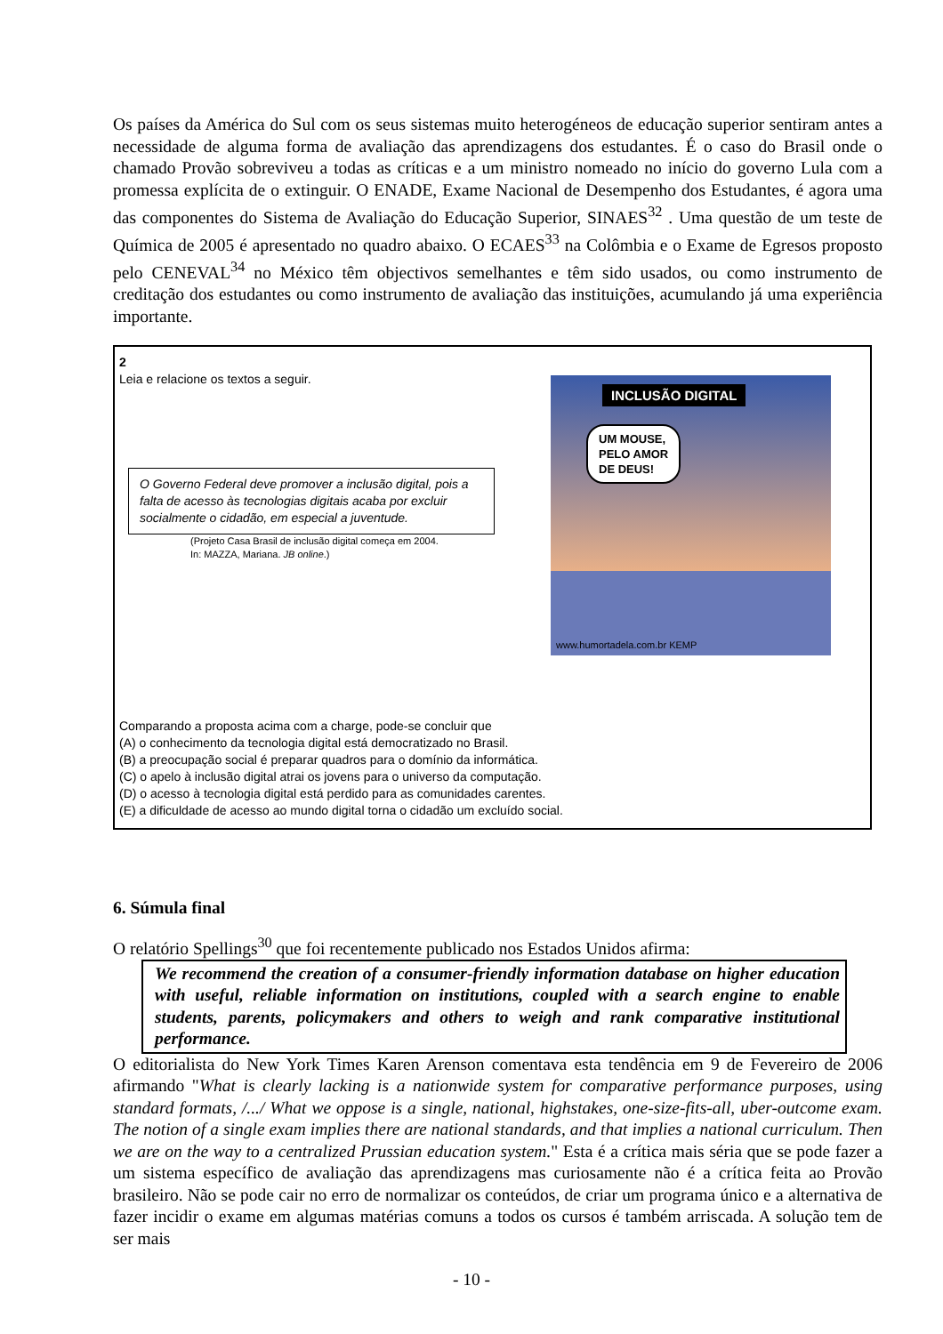Os países da América do Sul com os seus sistemas muito heterogéneos de educação superior sentiram antes a necessidade de alguma forma de avaliação das aprendizagens dos estudantes. É o caso do Brasil onde o chamado Provão sobreviveu a todas as críticas e a um ministro nomeado no início do governo Lula com a promessa explícita de o extinguir. O ENADE, Exame Nacional de Desempenho dos Estudantes, é agora uma das componentes do Sistema de Avaliação do Educação Superior, SINAES<sup>32</sup> . Uma questão de um teste de Química de 2005 é apresentado no quadro abaixo. O ECAES<sup>33</sup> na Colômbia e o Exame de Egresos proposto pelo CENEVAL<sup>34</sup> no México têm objectivos semelhantes e têm sido usados, ou como instrumento de creditação dos estudantes ou como instrumento de avaliação das instituições, acumulando já uma experiência importante.
2
Leia e relacione os textos a seguir.
O Governo Federal deve promover a inclusão digital, pois a falta de acesso às tecnologias digitais acaba por excluir socialmente o cidadão, em especial a juventude.
(Projeto Casa Brasil de inclusão digital começa em 2004.
In: MAZZA, Mariana. JB online.)
INCLUSÃO DIGITAL
UM MOUSE,
PELO AMOR
DE DEUS!
www.humortadela.com.br KEMP
Comparando a proposta acima com a charge, pode-se concluir que
(A) o conhecimento da tecnologia digital está democratizado no Brasil.
(B) a preocupação social é preparar quadros para o domínio da informática.
(C) o apelo à inclusão digital atrai os jovens para o universo da computação.
(D) o acesso à tecnologia digital está perdido para as comunidades carentes.
(E) a dificuldade de acesso ao mundo digital torna o cidadão um excluído social.
6. Súmula final
O relatório Spellings<sup>30</sup> que foi recentemente publicado nos Estados Unidos afirma:
We recommend the creation of a consumer-friendly information database on higher education with useful, reliable information on institutions, coupled with a search engine to enable students, parents, policymakers and others to weigh and rank comparative institutional performance.
O editorialista do New York Times Karen Arenson comentava esta tendência em 9 de Fevereiro de 2006 afirmando "What is clearly lacking is a nationwide system for comparative performance purposes, using standard formats, /.../ What we oppose is a single, national, highstakes, one-size-fits-all, uber-outcome exam. The notion of a single exam implies there are national standards, and that implies a national curriculum. Then we are on the way to a centralized Prussian education system." Esta é a crítica mais séria que se pode fazer a um sistema específico de avaliação das aprendizagens mas curiosamente não é a crítica feita ao Provão brasileiro. Não se pode cair no erro de normalizar os conteúdos, de criar um programa único e a alternativa de fazer incidir o exame em algumas matérias comuns a todos os cursos é também arriscada. A solução tem de ser mais
- 10 -